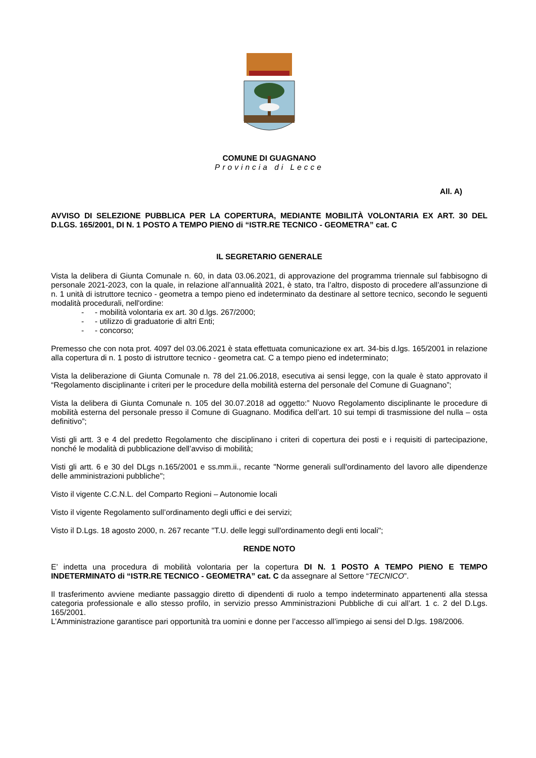COMUNE DI GUAGNANO
Provincia di Lecce
All. A)
AVVISO DI SELEZIONE PUBBLICA PER LA COPERTURA, MEDIANTE MOBILITÀ VOLONTARIA EX ART. 30 DEL D.LGS. 165/2001, DI N. 1 POSTO A TEMPO PIENO di “ISTR.RE TECNICO - GEOMETRA” cat. C
IL SEGRETARIO GENERALE
Vista la delibera di Giunta Comunale n. 60, in data 03.06.2021, di approvazione del programma triennale sul fabbisogno di personale 2021-2023, con la quale, in relazione all’annualità 2021, è stato, tra l’altro, disposto di procedere all’assunzione di n. 1 unità di istruttore tecnico - geometra a tempo pieno ed indeterminato da destinare al settore tecnico, secondo le seguenti modalità procedurali, nell'ordine:
- - mobilità volontaria ex art. 30 d.lgs. 267/2000;
- - utilizzo di graduatorie di altri Enti;
- - concorso;
Premesso che con nota prot. 4097 del 03.06.2021 è stata effettuata comunicazione ex art. 34-bis d.lgs. 165/2001 in relazione alla copertura di n. 1 posto di istruttore tecnico - geometra cat. C a tempo pieno ed indeterminato;
Vista la deliberazione di Giunta Comunale n. 78 del 21.06.2018, esecutiva ai sensi legge, con la quale è stato approvato il “Regolamento disciplinante i criteri per le procedure della mobilità esterna del personale del Comune di Guagnano”;
Vista la delibera di Giunta Comunale n. 105 del 30.07.2018 ad oggetto:” Nuovo Regolamento disciplinante le procedure di mobilità esterna del personale presso il Comune di Guagnano. Modifica dell’art. 10 sui tempi di trasmissione del nulla – osta definitivo”;
Visti gli artt. 3 e 4 del predetto Regolamento che disciplinano i criteri di copertura dei posti e i requisiti di partecipazione, nonché le modalità di pubblicazione dell’avviso di mobilità;
Visti gli artt. 6 e 30 del DLgs n.165/2001 e ss.mm.ii., recante "Norme generali sull'ordinamento del lavoro alle dipendenze delle amministrazioni pubbliche";
Visto il vigente C.C.N.L. del Comparto Regioni – Autonomie locali
Visto il vigente Regolamento sull’ordinamento degli uffici e dei servizi;
Visto il D.Lgs. 18 agosto 2000, n. 267 recante "T.U. delle leggi sull'ordinamento degli enti locali";
RENDE NOTO
E’ indetta una procedura di mobilità volontaria per la copertura DI N. 1 POSTO A TEMPO PIENO E TEMPO INDETERMINATO di “ISTR.RE TECNICO - GEOMETRA” cat. C da assegnare al Settore “TECNICO”.
Il trasferimento avviene mediante passaggio diretto di dipendenti di ruolo a tempo indeterminato appartenenti alla stessa categoria professionale e allo stesso profilo, in servizio presso Amministrazioni Pubbliche di cui all’art. 1 c. 2 del D.Lgs. 165/2001.
L’Amministrazione garantisce pari opportunità tra uomini e donne per l’accesso all’impiego ai sensi del D.lgs. 198/2006.